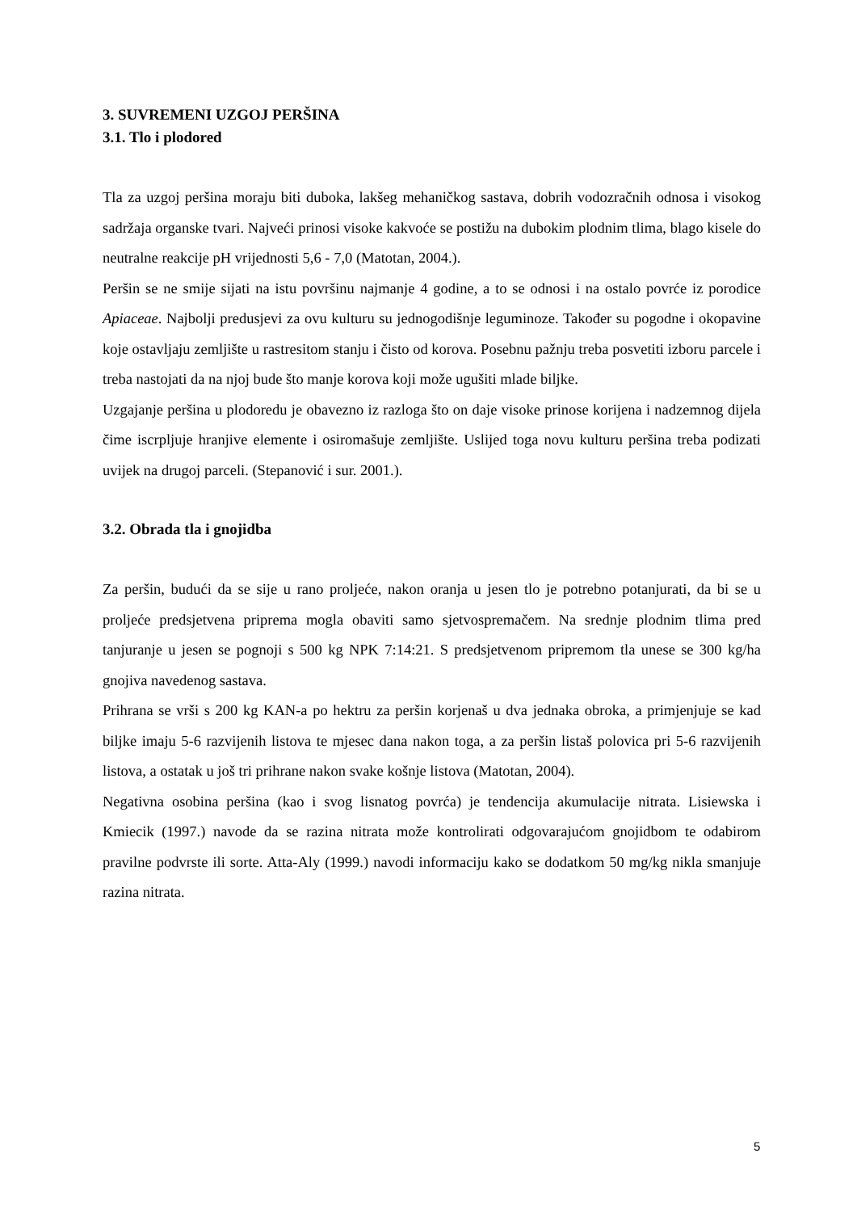3. SUVREMENI UZGOJ PERŠINA
3.1. Tlo i plodored
Tla za uzgoj peršina moraju biti duboka, lakšeg mehaničkog sastava, dobrih vodozračnih odnosa i visokog sadržaja organske tvari. Najveći prinosi visoke kakvoće se postižu na dubokim plodnim tlima, blago kisele do neutralne reakcije pH vrijednosti 5,6 - 7,0 (Matotan, 2004.).
Peršin se ne smije sijati na istu površinu najmanje 4 godine, a to se odnosi i na ostalo povrće iz porodice Apiaceae. Najbolji predusjevi za ovu kulturu su jednogodišnje leguminoze. Također su pogodne i okopavine koje ostavljaju zemljište u rastresitom stanju i čisto od korova. Posebnu pažnju treba posvetiti izboru parcele i treba nastojati da na njoj bude što manje korova koji može ugušiti mlade biljke.
Uzgajanje peršina u plodoredu je obavezno iz razloga što on daje visoke prinose korijena i nadzemnog dijela čime iscrpljuje hranjive elemente i osiromašuje zemljište. Uslijed toga novu kulturu peršina treba podizati uvijek na drugoj parceli. (Stepanović i sur. 2001.).
3.2. Obrada tla i gnojidba
Za peršin, budući da se sije u rano proljeće, nakon oranja u jesen tlo je potrebno potanjurati, da bi se u proljeće predsjetvena priprema mogla obaviti samo sjetvospremačem. Na srednje plodnim tlima pred tanjuranje u jesen se pognoji s 500 kg NPK 7:14:21. S predsjetvenom pripremom tla unese se 300 kg/ha gnojiva navedenog sastava.
Prihrana se vrši s 200 kg KAN-a po hektru za peršin korjenaš u dva jednaka obroka, a primjenjuje se kad biljke imaju 5-6 razvijenih listova te mjesec dana nakon toga, a za peršin listaš polovica pri 5-6 razvijenih listova, a ostatak u još tri prihrane nakon svake košnje listova (Matotan, 2004).
Negativna osobina peršina (kao i svog lisnatog povrća) je tendencija akumulacije nitrata. Lisiewska i Kmiecik (1997.) navode da se razina nitrata može kontrolirati odgovarajućom gnojidbom te odabirom pravilne podvrste ili sorte. Atta-Aly (1999.) navodi informaciju kako se dodatkom 50 mg/kg nikla smanjuje razina nitrata.
5